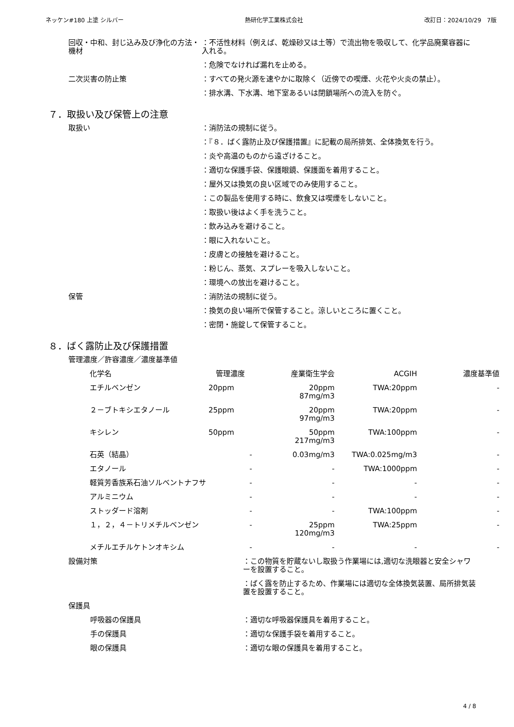ネッケン#180 上塗 シルバー 熱研化学工業株式会社 改訂日：2024/10/29　7版
回収・中和、封じ込み及び浄化の方法・機材
：不活性材料（例えば、乾燥砂又は土等）で流出物を吸収して、化学品廃棄容器に入れる。
：危険でなければ漏れを止める。
二次災害の防止策 ：すべての発火源を速やかに取除く（近傍での喫煙、火花や火炎の禁止）。
：排水溝、下水溝、地下室あるいは閉鎖場所への流入を防ぐ。
７．取扱い及び保管上の注意
取扱い ：消防法の規制に従う。
：『８．ばく露防止及び保護措置』に記載の局所排気、全体換気を行う。
：炎や高温のものから遠ざけること。
：適切な保護手袋、保護眼鏡、保護面を着用すること。
：屋外又は換気の良い区域でのみ使用すること。
：この製品を使用する時に、飲食又は喫煙をしないこと。
：取扱い後はよく手を洗うこと。
：飲み込みを避けること。
：眼に入れないこと。
：皮膚との接触を避けること。
：粉じん、蒸気、スプレーを吸入しないこと。
：環境への放出を避けること。
保管 ：消防法の規制に従う。
：換気の良い場所で保管すること。涼しいところに置くこと。
：密閉・施錠して保管すること。
８．ばく露防止及び保護措置
管理濃度／許容濃度／濃度基準値
| 化学名 | 管理濃度 | 産業衛生学会 | ACGIH | 濃度基準値 |
| --- | --- | --- | --- | --- |
| エチルベンゼン | 20ppm | 20ppm 87mg/m3 | TWA:20ppm | - |
| ２－ブトキシエタノール | 25ppm | 20ppm 97mg/m3 | TWA:20ppm | - |
| キシレン | 50ppm | 50ppm 217mg/m3 | TWA:100ppm | - |
| 石英（結晶） | - | 0.03mg/m3 | TWA:0.025mg/m3 | - |
| エタノール | - | - | TWA:1000ppm | - |
| 軽質芳香族系石油ソルベントナフサ | - | - | - | - |
| アルミニウム | - | - | - | - |
| ストッダード溶剤 | - | - | TWA:100ppm | - |
| １，２，４－トリメチルベンゼン | - | 25ppm 120mg/m3 | TWA:25ppm | - |
| メチルエチルケトンオキシム | - | - | - | - |
設備対策 ：この物質を貯蔵ないし取扱う作業場には,適切な洗眼器と安全シャワーを設置すること。
：ばく露を防止するため、作業場には適切な全体換気装置、局所排気装置を設置すること。
保護具
呼吸器の保護具 ：適切な呼吸器保護具を着用すること。
手の保護具 ：適切な保護手袋を着用すること。
眼の保護具 ：適切な眼の保護具を着用すること。
4 / 8